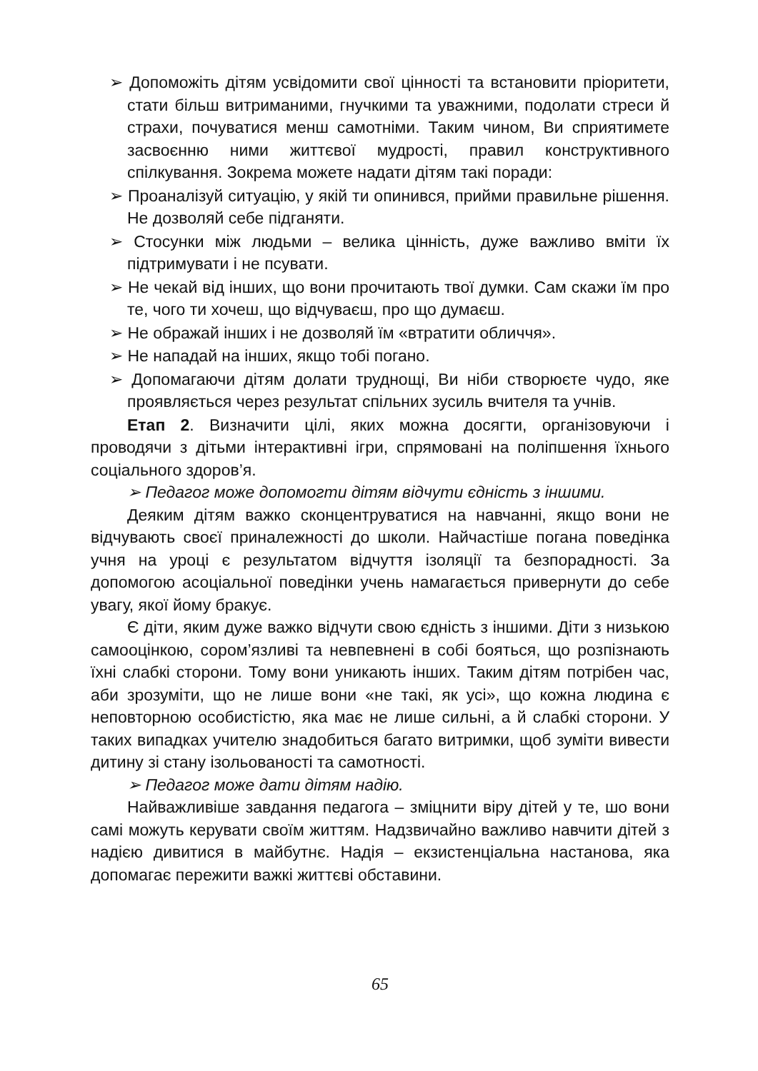➢ Допоможіть дітям усвідомити свої цінності та встановити пріоритети, стати більш витриманими, гнучкими та уважними, подолати стреси й страхи, почуватися менш самотніми. Таким чином, Ви сприятимете засвоєнню ними життєвої мудрості, правил конструктивного спілкування. Зокрема можете надати дітям такі поради:
➢ Проаналізуй ситуацію, у якій ти опинився, прийми правильне рішення. Не дозволяй себе підганяти.
➢ Стосунки між людьми – велика цінність, дуже важливо вміти їх підтримувати і не псувати.
➢ Не чекай від інших, що вони прочитають твої думки. Сам скажи їм про те, чого ти хочеш, що відчуваєш, про що думаєш.
➢ Не ображай інших і не дозволяй їм «втратити обличчя».
➢ Не нападай на інших, якщо тобі погано.
➢ Допомагаючи дітям долати труднощі, Ви ніби створюєте чудо, яке проявляється через результат спільних зусиль вчителя та учнів.
Етап 2. Визначити цілі, яких можна досягти, організовуючи і проводячи з дітьми інтерактивні ігри, спрямовані на поліпшення їхнього соціального здоров’я.
➢ Педагог може допомогти дітям відчути єдність з іншими.
Деяким дітям важко сконцентруватися на навчанні, якщо вони не відчувають своєї приналежності до школи. Найчастіше погана поведінка учня на уроці є результатом відчуття ізоляції та безпорадності. За допомогою асоціальної поведінки учень намагається привернути до себе увагу, якої йому бракує.
Є діти, яким дуже важко відчути свою єдність з іншими. Діти з низькою самооцінкою, сором’язливі та невпевнені в собі бояться, що розпізнають їхні слабкі сторони. Тому вони уникають інших. Таким дітям потрібен час, аби зрозуміти, що не лише вони «не такі, як усі», що кожна людина є неповторною особистістю, яка має не лише сильні, а й слабкі сторони. У таких випадках учителю знадобиться багато витримки, щоб зуміти вивести дитину зі стану ізольованості та самотності.
➢ Педагог може дати дітям надію.
Найважливіше завдання педагога – зміцнити віру дітей у те, шо вони самі можуть керувати своїм життям. Надзвичайно важливо навчити дітей з надією дивитися в майбутнє. Надія – екзистенціальна настанова, яка допомагає пережити важкі життєві обставини.
65